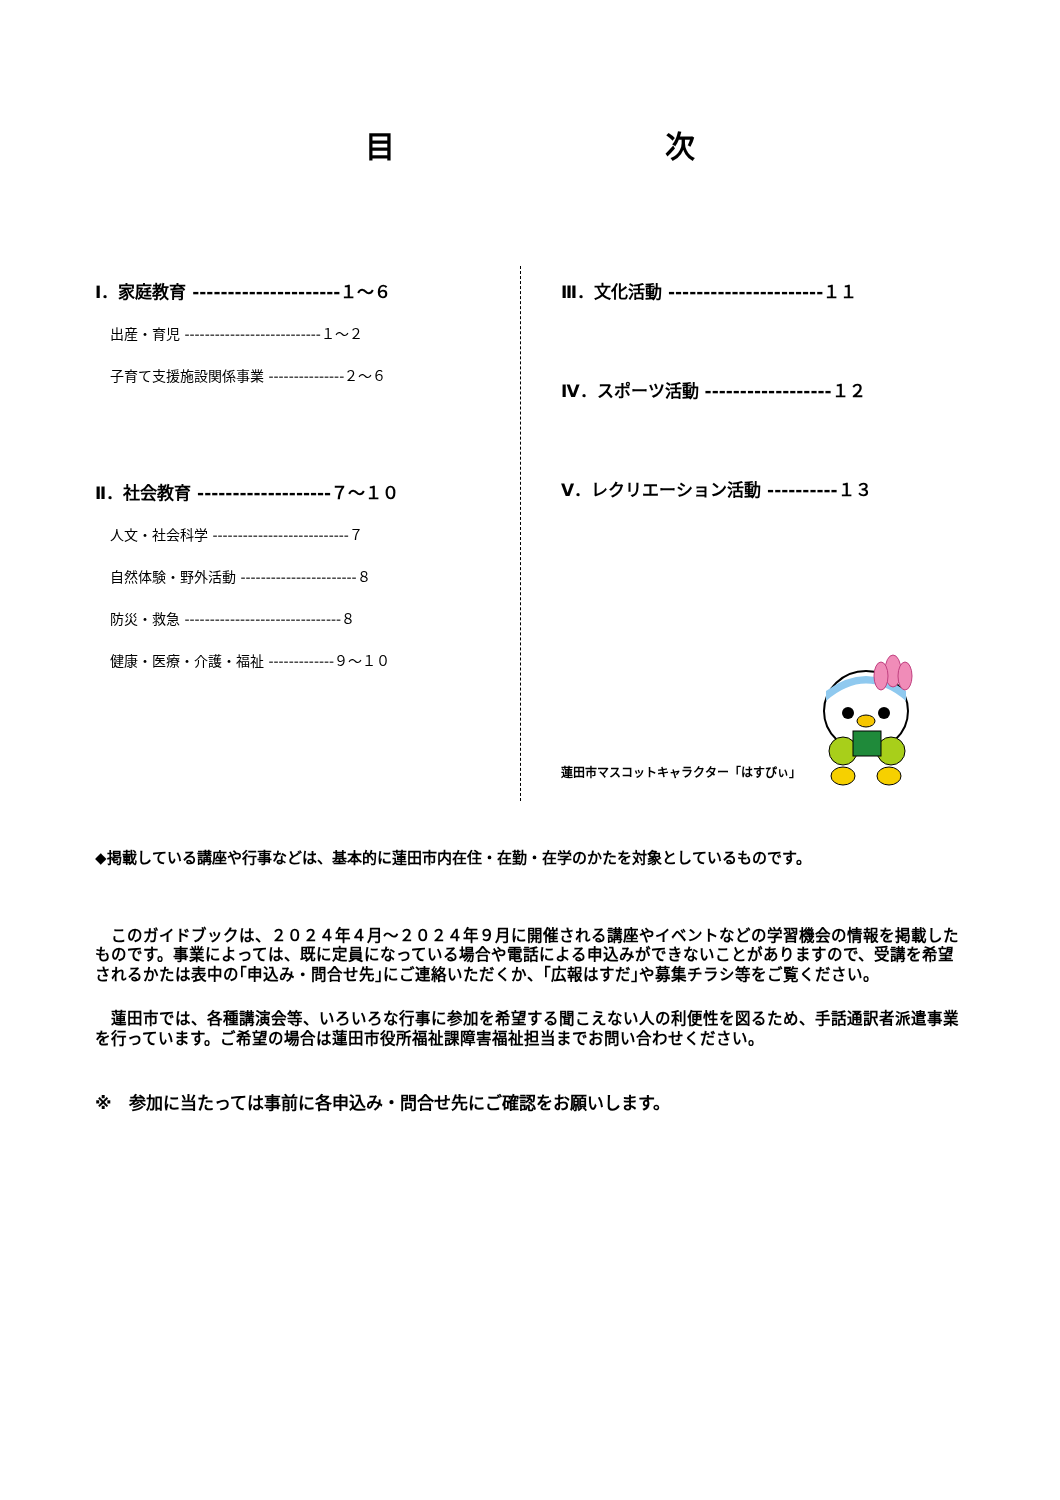目 次
Ⅰ．家庭教育 ---------------------１～６
出産・育児 ---------------------------１～２
子育て支援施設関係事業 ---------------２～６
Ⅱ．社会教育 -------------------７～１０
人文・社会科学 ---------------------------７
自然体験・野外活動 -----------------------８
防災・救急 -------------------------------８
健康・医療・介護・福祉 -------------９～１０
Ⅲ．文化活動 ----------------------１１
Ⅳ．スポーツ活動 ------------------１２
Ⅴ．レクリエーション活動 ----------１３
蓮田市マスコットキャラクター「はすぴぃ」
◆掲載している講座や行事などは、基本的に蓮田市内在住・在勤・在学のかたを対象としているものです。
　このガイドブックは、２０２４年４月～２０２４年９月に開催される講座やイベントなどの学習機会の情報を掲載したものです。事業によっては、既に定員になっている場合や電話による申込みができないことがありますので、受講を希望されるかたは表中の｢申込み・問合せ先｣にご連絡いただくか、｢広報はすだ｣や募集チラシ等をご覧ください。
　蓮田市では、各種講演会等、いろいろな行事に参加を希望する聞こえない人の利便性を図るため、手話通訳者派遣事業を行っています。ご希望の場合は蓮田市役所福祉課障害福祉担当までお問い合わせください。
※　参加に当たっては事前に各申込み・問合せ先にご確認をお願いします。